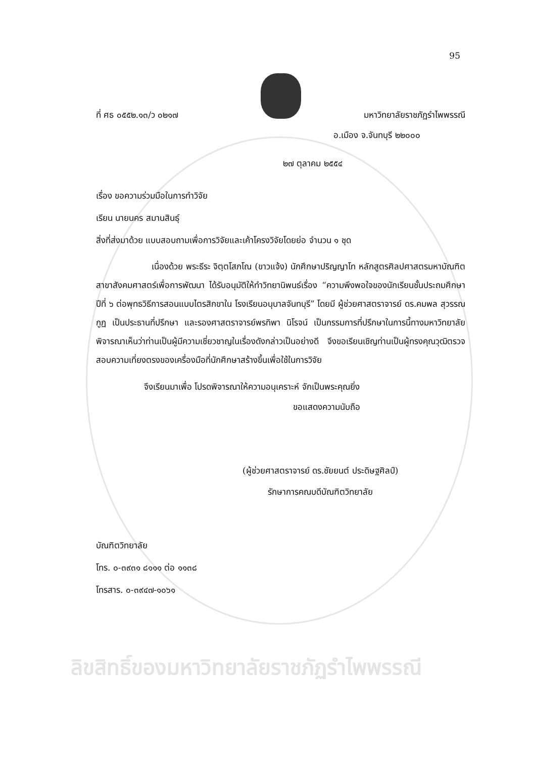95
ที่ ศธ ๐๕๕๒.๑๓/ว ๐๒๑๗ มหาวิทยาลัยราชภัฏรำไพพรรณี
อ.เมือง จ.จันทบุรี ๒๒๐๐๐
๒๗ ตุลาคม ๒๕๕๔
เรื่อง ขอความร่วมมือในการทำวิจัย
เรียน นายนคร สมานสินธุ์
สิ่งที่ส่งมาด้วย แบบสอบถามเพื่อการวิจัยและเค้าโครงวิจัยโดยย่อ จำนวน ๑ ชุด
เนื่องด้วย พระธีระ จิตฺตโสภโณ (ขาวแจ้ง) นักศึกษาปริญญาโท หลักสูตรศิลปศาสตรมหาบัณฑิต สาขาสังคมศาสตร์เพื่อการพัฒนา ได้รับอนุมัติให้ทำวิทยานิพนธ์เรื่อง “ความพึงพอใจของนักเรียนชั้นประถมศึกษาปีที่ ๖ ต่อพุทธวิธีการสอนแบบไตรสิกขาใน โรงเรียนอนุบาลจันทบุรี” โดยมี ผู้ช่วยศาสตราจารย์ ดร.คมพล สุวรรณกูฏ เป็นประธานที่ปรึกษา และรองศาสตราจารย์พรทิพา นิโรจน์ เป็นกรรมการที่ปรึกษาในการนี้ทางมหาวิทยาลัยพิจารณาเห็นว่าท่านเป็นผู้มีความเชี่ยวชาญในเรื่องดังกล่าวเป็นอย่างดี จึงขอเรียนเชิญท่านเป็นผู้ทรงคุณวุฒิตรวจสอบความเที่ยงตรงของเครื่องมือที่นักศึกษาสร้างขึ้นเพื่อใช้ในการวิจัย
จึงเรียนมาเพื่อ โปรดพิจารณาให้ความอนุเคราะห์ จักเป็นพระคุณยิ่ง
ขอแสดงความนับถือ
(ผู้ช่วยศาสตราจารย์ ดร.ชัยยนต์ ประดิษฐศิลป์)
รักษาการคณบดีบัณฑิตวิทยาลัย
บัณฑิตวิทยาลัย
โทร. ๐-๓๙๓๑ ๘๑๑๑ ต่อ ๑๑๓๘
โทรสาร. ๐-๓๙๔๗-๑๐๖๑
ลิขสิทธิ์ของมหาวิทยาลัยราชภัฏรำไพพรรณี